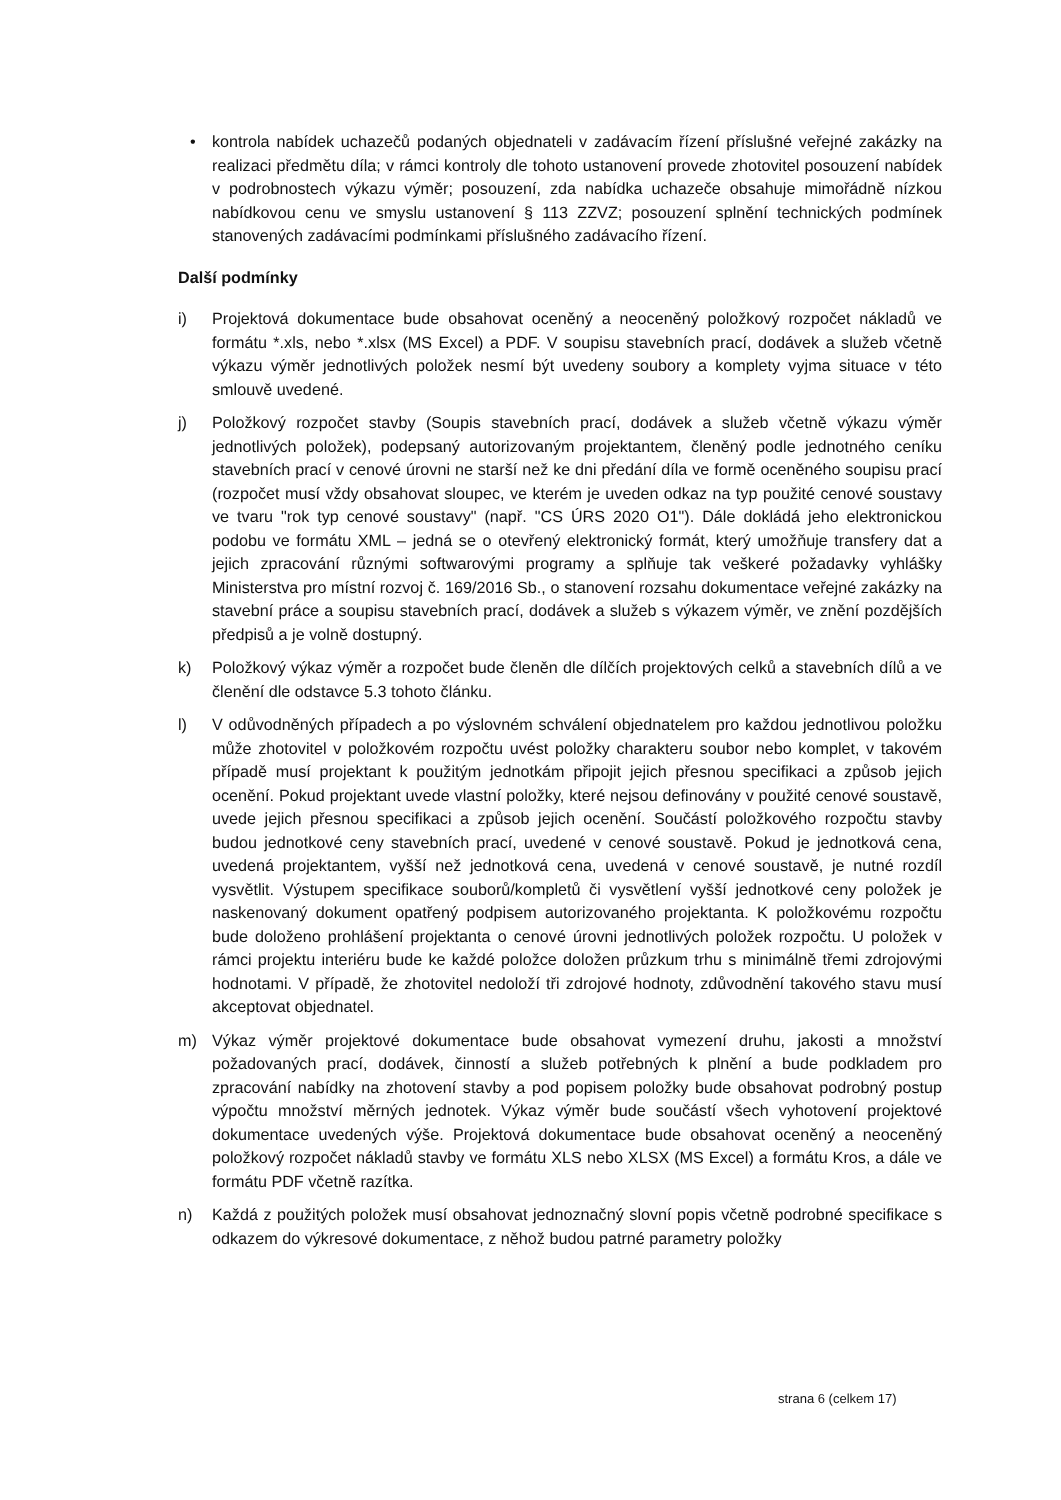• kontrola nabídek uchazečů podaných objednateli v zadávacím řízení příslušné veřejné zakázky na realizaci předmětu díla; v rámci kontroly dle tohoto ustanovení provede zhotovitel posouzení nabídek v podrobnostech výkazu výměr; posouzení, zda nabídka uchazeče obsahuje mimořádně nízkou nabídkovou cenu ve smyslu ustanovení § 113 ZZVZ; posouzení splnění technických podmínek stanovených zadávacími podmínkami příslušného zadávacího řízení.
Další podmínky
i) Projektová dokumentace bude obsahovat oceněný a neoceněný položkový rozpočet nákladů ve formátu *.xls, nebo *.xlsx (MS Excel) a PDF. V soupisu stavebních prací, dodávek a služeb včetně výkazu výměr jednotlivých položek nesmí být uvedeny soubory a komplety vyjma situace v této smlouvě uvedené.
j) Položkový rozpočet stavby (Soupis stavebních prací, dodávek a služeb včetně výkazu výměr jednotlivých položek), podepsaný autorizovaným projektantem, členěný podle jednotného ceníku stavebních prací v cenové úrovni ne starší než ke dni předání díla ve formě oceněného soupisu prací (rozpočet musí vždy obsahovat sloupec, ve kterém je uveden odkaz na typ použité cenové soustavy ve tvaru "rok typ cenové soustavy" (např. "CS ÚRS 2020 O1"). Dále dokládá jeho elektronickou podobu ve formátu XML – jedná se o otevřený elektronický formát, který umožňuje transfery dat a jejich zpracování různými softwarovými programy a splňuje tak veškeré požadavky vyhlášky Ministerstva pro místní rozvoj č. 169/2016 Sb., o stanovení rozsahu dokumentace veřejné zakázky na stavební práce a soupisu stavebních prací, dodávek a služeb s výkazem výměr, ve znění pozdějších předpisů a je volně dostupný.
k) Položkový výkaz výměr a rozpočet bude členěn dle dílčích projektových celků a stavebních dílů a ve členění dle odstavce 5.3 tohoto článku.
l) V odůvodněných případech a po výslovném schválení objednatelem pro každou jednotlivou položku může zhotovitel v položkovém rozpočtu uvést položky charakteru soubor nebo komplet, v takovém případě musí projektant k použitým jednotkám připojit jejich přesnou specifikaci a způsob jejich ocenění. Pokud projektant uvede vlastní položky, které nejsou definovány v použité cenové soustavě, uvede jejich přesnou specifikaci a způsob jejich ocenění. Součástí položkového rozpočtu stavby budou jednotkové ceny stavebních prací, uvedené v cenové soustavě. Pokud je jednotková cena, uvedená projektantem, vyšší než jednotková cena, uvedená v cenové soustavě, je nutné rozdíl vysvětlit. Výstupem specifikace souborů/kompletů či vysvětlení vyšší jednotkové ceny položek je naskenovaný dokument opatřený podpisem autorizovaného projektanta. K položkovému rozpočtu bude doloženo prohlášení projektanta o cenové úrovni jednotlivých položek rozpočtu. U položek v rámci projektu interiéru bude ke každé položce doložen průzkum trhu s minimálně třemi zdrojovými hodnotami. V případě, že zhotovitel nedoloží tři zdrojové hodnoty, zdůvodnění takového stavu musí akceptovat objednatel.
m) Výkaz výměr projektové dokumentace bude obsahovat vymezení druhu, jakosti a množství požadovaných prací, dodávek, činností a služeb potřebných k plnění a bude podkladem pro zpracování nabídky na zhotovení stavby a pod popisem položky bude obsahovat podrobný postup výpočtu množství měrných jednotek. Výkaz výměr bude součástí všech vyhotovení projektové dokumentace uvedených výše. Projektová dokumentace bude obsahovat oceněný a neoceněný položkový rozpočet nákladů stavby ve formátu XLS nebo XLSX (MS Excel) a formátu Kros, a dále ve formátu PDF včetně razítka.
n) Každá z použitých položek musí obsahovat jednoznačný slovní popis včetně podrobné specifikace s odkazem do výkresové dokumentace, z něhož budou patrné parametry položky
strana 6 (celkem 17)